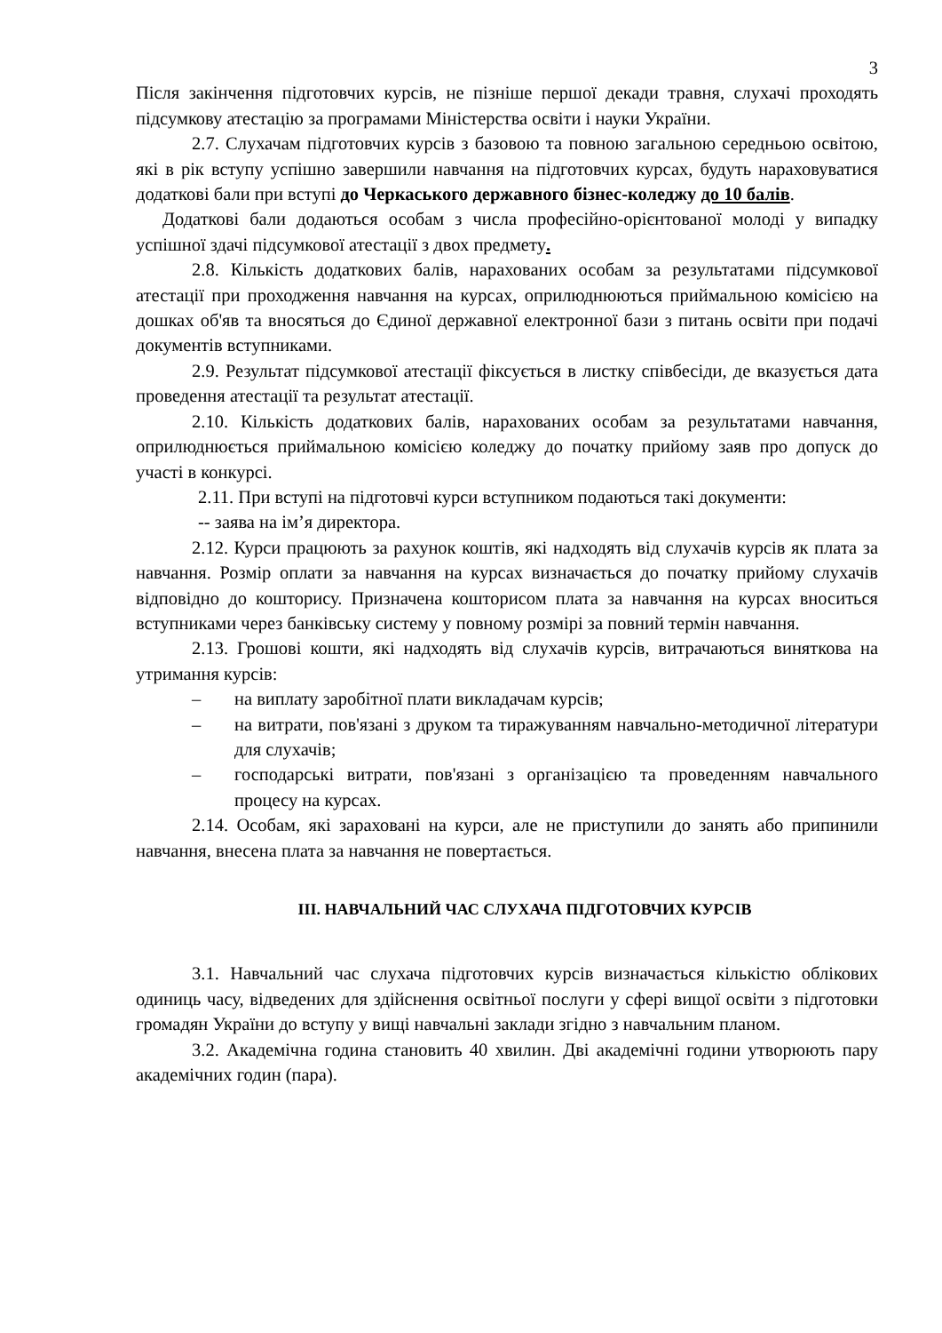3
Після закінчення підготовчих курсів, не пізніше першої декади травня, слухачі проходять підсумкову атестацію за програмами Міністерства освіти і науки України.
2.7. Слухачам підготовчих курсів з базовою та повною загальною середньою освітою, які в рік вступу успішно завершили навчання на підготовчих курсах, будуть нараховуватися додаткові бали при вступі до Черкаського державного бізнес-коледжу до 10 балів.
Додаткові бали додаються особам з числа професійно-орієнтованої молоді у випадку успішної здачі підсумкової атестації з двох предмету.
2.8. Кількість додаткових балів, нарахованих особам за результатами підсумкової атестації при проходження навчання на курсах, оприлюднюються приймальною комісією на дошках об'яв та вносяться до Єдиної державної електронної бази з питань освіти при подачі документів вступниками.
2.9. Результат підсумкової атестації фіксується в листку співбесіди, де вказується дата проведення атестації та результат атестації.
2.10. Кількість додаткових балів, нарахованих особам за результатами навчання, оприлюднюється приймальною комісією коледжу до початку прийому заяв про допуск до участі в конкурсі.
2.11. При вступі на підготовчі курси вступником подаються такі документи:
-- заява на ім’я директора.
2.12. Курси працюють за рахунок коштів, які надходять від слухачів курсів як плата за навчання. Розмір оплати за навчання на курсах визначається до початку прийому слухачів відповідно до кошторису. Призначена кошторисом плата за навчання на курсах вноситься вступниками через банківську систему у повному розмірі за повний термін навчання.
2.13. Грошові кошти, які надходять від слухачів курсів, витрачаються виняткова на утримання курсів:
– на виплату заробітної плати викладачам курсів;
– на витрати, пов'язані з друком та тиражуванням навчально-методичної літератури для слухачів;
– господарські витрати, пов'язані з організацією та проведенням навчального процесу на курсах.
2.14. Особам, які зараховані на курси, але не приступили до занять або припинили навчання, внесена плата за навчання не повертається.
ІІІ. НАВЧАЛЬНИЙ ЧАС СЛУХАЧА ПІДГОТОВЧИХ КУРСІВ
3.1. Навчальний час слухача підготовчих курсів визначається кількістю облікових одиниць часу, відведених для здійснення освітньої послуги у сфері вищої освіти з підготовки громадян України до вступу у вищі навчальні заклади згідно з навчальним планом.
3.2. Академічна година становить 40 хвилин. Дві академічні години утворюють пару академічних годин (пара).